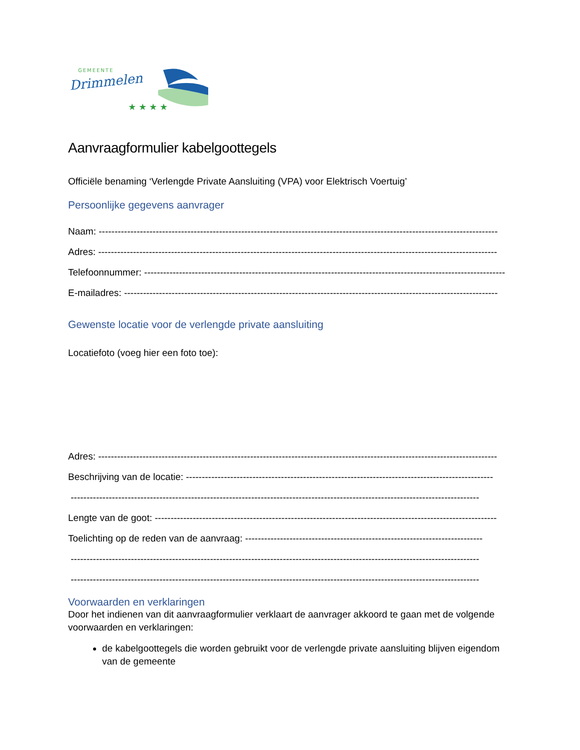GEMEENTE
Drimmelen
★ ★ ★ ★
Aanvraagformulier kabelgoottegels
Officiële benaming ‘Verlengde Private Aansluiting (VPA) voor Elektrisch Voertuig’
Persoonlijke gegevens aanvrager
Naam: ------------------------------------------------------------------------------------------------------------------------------
Adres: ------------------------------------------------------------------------------------------------------------------------------
Telefoonnummer: ------------------------------------------------------------------------------------------------------------------
E-mailadres: ----------------------------------------------------------------------------------------------------------------------
Gewenste locatie voor de verlengde private aansluiting
Locatiefoto (voeg hier een foto toe):
Adres: ------------------------------------------------------------------------------------------------------------------------------
Beschrijving van de locatie: -------------------------------------------------------------------------------------------------
---------------------------------------------------------------------------------------------------------------------------------
Lengte van de goot: ------------------------------------------------------------------------------------------------------------
Toelichting op de reden van de aanvraag: ---------------------------------------------------------------------------
---------------------------------------------------------------------------------------------------------------------------------
---------------------------------------------------------------------------------------------------------------------------------
Voorwaarden en verklaringen
Door het indienen van dit aanvraagformulier verklaart de aanvrager akkoord te gaan met de volgende voorwaarden en verklaringen:
de kabelgoottegels die worden gebruikt voor de verlengde private aansluiting blijven eigendom van de gemeente